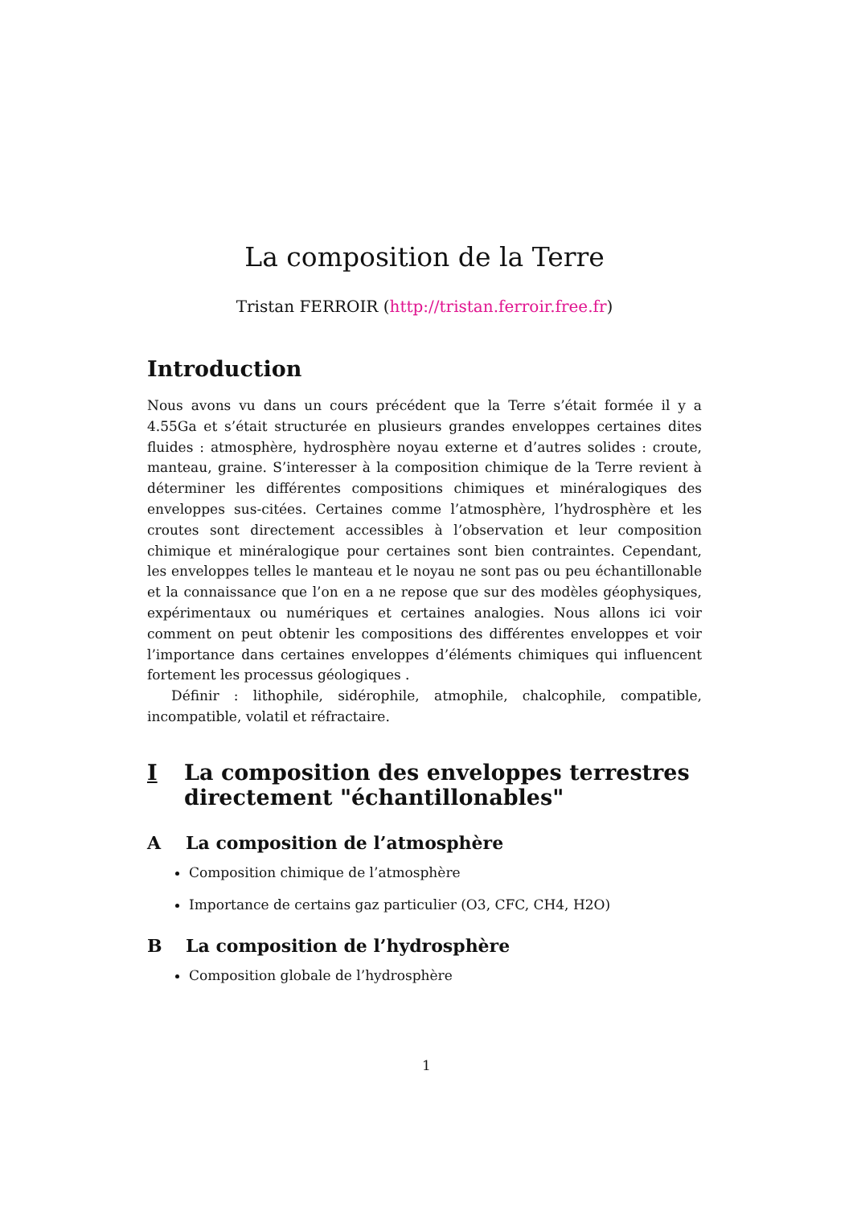La composition de la Terre
Tristan FERROIR (http://tristan.ferroir.free.fr)
Introduction
Nous avons vu dans un cours précédent que la Terre s’était formée il y a 4.55Ga et s’était structurée en plusieurs grandes enveloppes certaines dites fluides : atmosphère, hydrosphère noyau externe et d’autres solides : croute, manteau, graine. S’interesser à la composition chimique de la Terre revient à déterminer les différentes compositions chimiques et minéralogiques des enveloppes sus-citées. Certaines comme l’atmosphère, l’hydrosphère et les croutes sont directement accessibles à l’observation et leur composition chimique et minéralogique pour certaines sont bien contraintes. Cependant, les enveloppes telles le manteau et le noyau ne sont pas ou peu échantillonable et la connaissance que l’on en a ne repose que sur des modèles géophysiques, expérimentaux ou numériques et certaines analogies. Nous allons ici voir comment on peut obtenir les compositions des différentes enveloppes et voir l’importance dans certaines enveloppes d’éléments chimiques qui influencent fortement les processus géologiques .
Définir : lithophile, sidérophile, atmophile, chalcophile, compatible, incompatible, volatil et réfractaire.
I La composition des enveloppes terrestres directement "échantillonables"
A La composition de l’atmosphère
Composition chimique de l’atmosphère
Importance de certains gaz particulier (O3, CFC, CH4, H2O)
B La composition de l’hydrosphère
Composition globale de l’hydrosphère
1